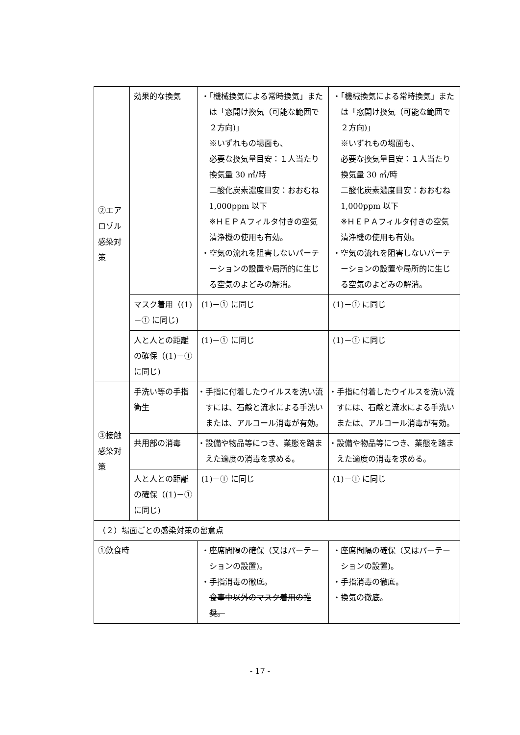| ②エアロゾル感染対策 | 効果的な換気 | ・「機械換気による常時換気」または「窓開け換気（可能な範囲で２方向)」 ※いずれもの場面も、 必要な換気量目安：１人当たり換気量 30 ㎥/時 二酸化炭素濃度目安：おおむね 1,000ppm 以下 ※ＨＥＰＡフィルタ付きの空気清浄機の使用も有効。 ・空気の流れを阻害しないパーテーションの設置や局所的に生じる空気のよどみの解消。 | ・「機械換気による常時換気」または「窓開け換気（可能な範囲で２方向)」 ※いずれもの場面も、 必要な換気量目安：１人当たり換気量 30 ㎥/時 二酸化炭素濃度目安：おおむね 1,000ppm 以下 ※ＨＥＰＡフィルタ付きの空気清浄機の使用も有効。 ・空気の流れを阻害しないパーテーションの設置や局所的に生じる空気のよどみの解消。 |
| | マスク着用（(1)－① に同じ) | (1)－① に同じ | (1)－① に同じ |
| | 人と人との距離の確保（(1)－① に同じ) | (1)－① に同じ | (1)－① に同じ |
| ③接触感染対策 | 手洗い等の手指衛生 | ・手指に付着したウイルスを洗い流すには、石鹸と流水による手洗いまたは、アルコール消毒が有効。 | ・手指に付着したウイルスを洗い流すには、石鹸と流水による手洗いまたは、アルコール消毒が有効。 |
| | 共用部の消毒 | ・設備や物品等につき、業態を踏まえた適度の消毒を求める。 | ・設備や物品等につき、業態を踏まえた適度の消毒を求める。 |
| | 人と人との距離の確保（(1)－① に同じ) | (1)－① に同じ | (1)－① に同じ |
| （２）場面ごとの感染対策の留意点 | | | |
| ①飲食時 | | ・座席間隔の確保（又はパーテーションの設置)。 ・手指消毒の徹底。 食事中以外のマスク着用の推奨。 | ・座席間隔の確保（又はパーテーションの設置)。 ・手指消毒の徹底。 ・換気の徹底。 |
- 17 -